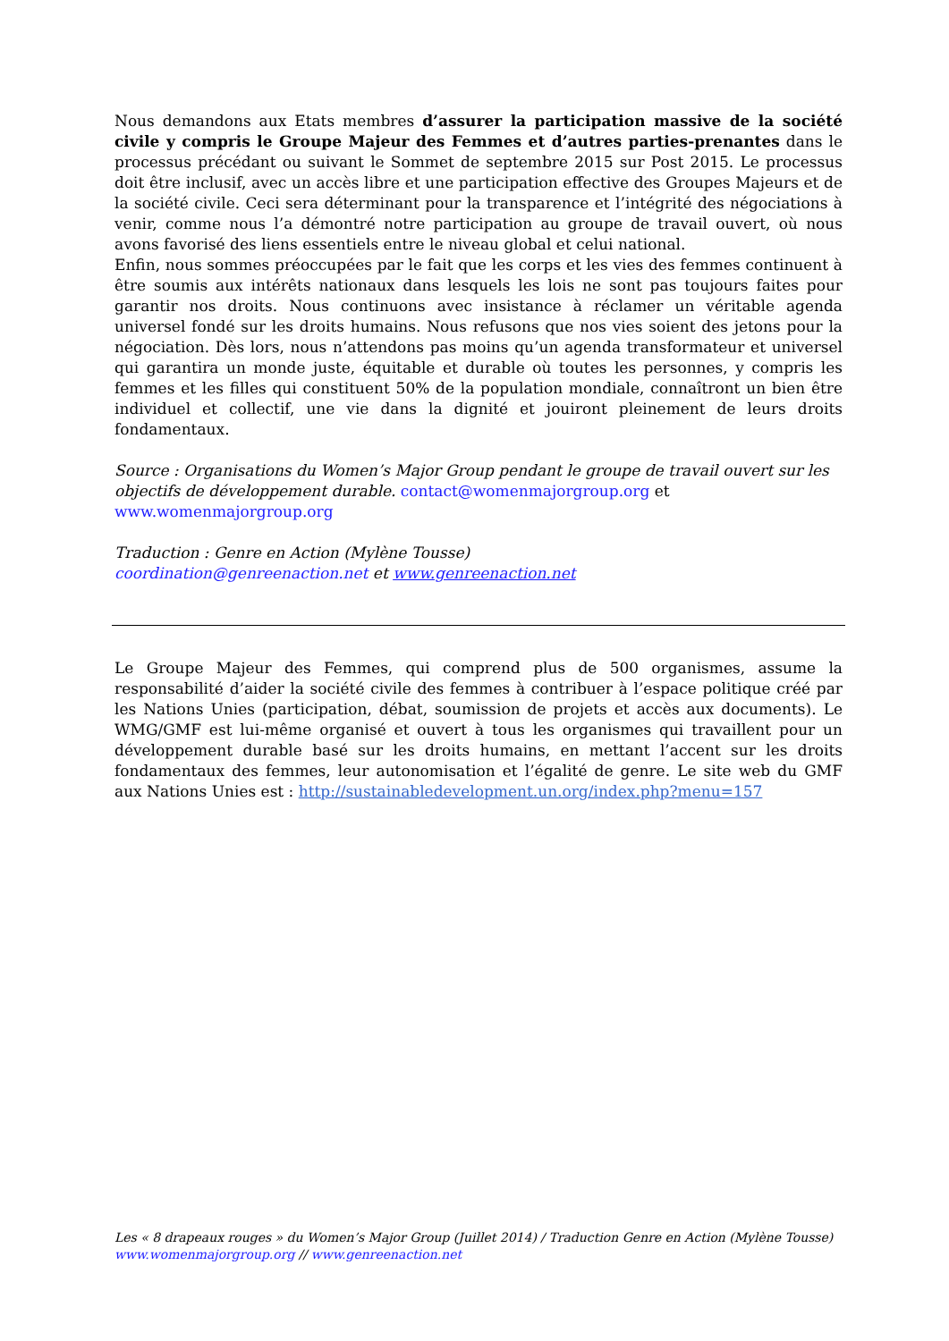Nous demandons aux Etats membres d’assurer la participation massive de la société civile y compris le Groupe Majeur des Femmes et d’autres parties-prenantes dans le processus précédant ou suivant le Sommet de septembre 2015 sur Post 2015. Le processus doit être inclusif, avec un accès libre et une participation effective des Groupes Majeurs et de la société civile. Ceci sera déterminant pour la transparence et l’intégrité des négociations à venir, comme nous l’a démontré notre participation au groupe de travail ouvert, où nous avons favorisé des liens essentiels entre le niveau global et celui national.
Enfin, nous sommes préoccupées par le fait que les corps et les vies des femmes continuent à être soumis aux intérêts nationaux dans lesquels les lois ne sont pas toujours faites pour garantir nos droits. Nous continuons avec insistance à réclamer un véritable agenda universel fondé sur les droits humains. Nous refusons que nos vies soient des jetons pour la négociation. Dès lors, nous n’attendons pas moins qu’un agenda transformateur et universel qui garantira un monde juste, équitable et durable où toutes les personnes, y compris les femmes et les filles qui constituent 50% de la population mondiale, connaîtront un bien être individuel et collectif, une vie dans la dignité et jouiront pleinement de leurs droits fondamentaux.
Source : Organisations du Women’s Major Group pendant le groupe de travail ouvert sur les objectifs de développement durable. contact@womenmajorgroup.org et
www.womenmajorgroup.org
Traduction : Genre en Action (Mylène Tousse)
coordination@genreenaction.net et www.genreenaction.net
Le Groupe Majeur des Femmes, qui comprend plus de 500 organismes, assume la responsabilité d’aider la société civile des femmes à contribuer à l’espace politique créé par les Nations Unies (participation, débat, soumission de projets et accès aux documents). Le WMG/GMF est lui-même organisé et ouvert à tous les organismes qui travaillent pour un développement durable basé sur les droits humains, en mettant l’accent sur les droits fondamentaux des femmes, leur autonomisation et l’égalité de genre. Le site web du GMF aux Nations Unies est : http://sustainabledevelopment.un.org/index.php?menu=157
Les « 8 drapeaux rouges » du Women’s Major Group (Juillet 2014) / Traduction Genre en Action (Mylène Tousse)
www.womenmajorgroup.org // www.genreenaction.net